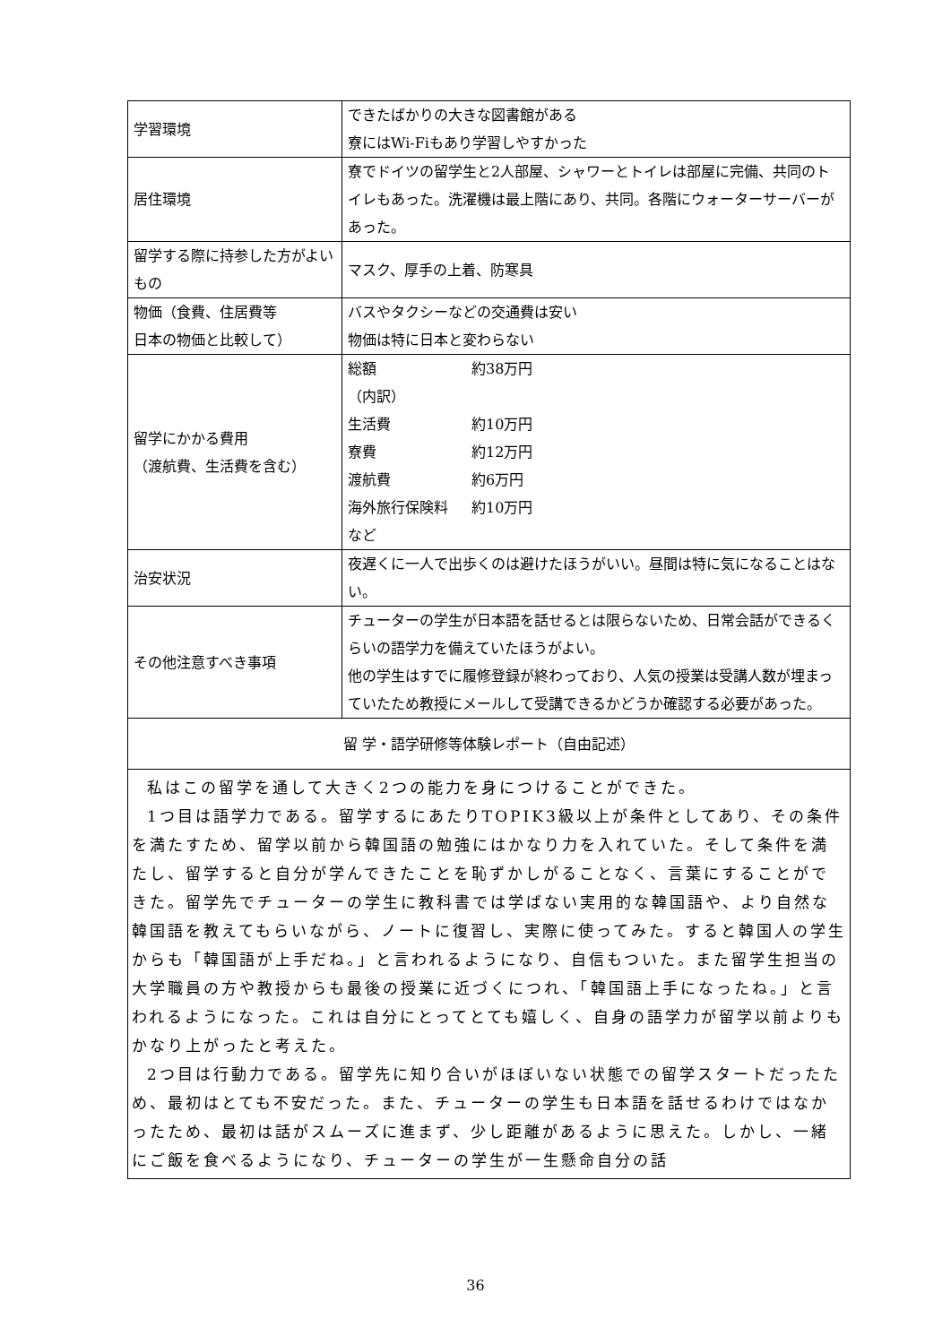| 学習環境 | できたばかりの大きな図書館がある 寮にはWi-Fiもあり学習しやすかった |
| 居住環境 | 寮でドイツの留学生と2人部屋、シャワーとトイレは部屋に完備、共同のトイレもあった。洗濯機は最上階にあり、共同。各階にウォーターサーバーがあった。 |
| 留学する際に持参した方がよいもの | マスク、厚手の上着、防寒具 |
| 物価（食費、住居費等 日本の物価と比較して） | バスやタクシーなどの交通費は安い 物価は特に日本と変わらない |
| 留学にかかる費用 （渡航費、生活費を含む） | / 総額 / 約38万円 / / （内訳） / / / 生活費 / 約10万円 / / 寮費 / 約12万円 / / 渡航費 / 約6万円 / / 海外旅行保険料 / 約10万円 / / など / / |
| 治安状況 | 夜遅くに一人で出歩くのは避けたほうがいい。昼間は特に気になることはない。 |
| その他注意すべき事項 | チューターの学生が日本語を話せるとは限らないため、日常会話ができるくらいの語学力を備えていたほうがよい。 他の学生はすでに履修登録が終わっており、人気の授業は受講人数が埋まっていたため教授にメールして受講できるかどうか確認する必要があった。 |
| 留 学・語学研修等体験レポート（自由記述） | |
| 私はこの留学を通して大きく2つの能力を身につけることができた。 1つ目は語学力である。留学するにあたりTOPIK3級以上が条件としてあり、その条件を満たすため、留学以前から韓国語の勉強にはかなり力を入れていた。そして条件を満たし、留学すると自分が学んできたことを恥ずかしがることなく、言葉にすることができた。留学先でチューターの学生に教科書では学ばない実用的な韓国語や、より自然な韓国語を教えてもらいながら、ノートに復習し、実際に使ってみた。すると韓国人の学生からも「韓国語が上手だね。」と言われるようになり、自信もついた。また留学生担当の大学職員の方や教授からも最後の授業に近づくにつれ、「韓国語上手になったね。」と言われるようになった。これは自分にとってとても嬉しく、自身の語学力が留学以前よりもかなり上がったと考えた。 2つ目は行動力である。留学先に知り合いがほぼいない状態での留学スタートだったため、最初はとても不安だった。また、チューターの学生も日本語を話せるわけではなかったため、最初は話がスムーズに進まず、少し距離があるように思えた。しかし、一緒にご飯を食べるようになり、チューターの学生が一生懸命自分の話 | |
36